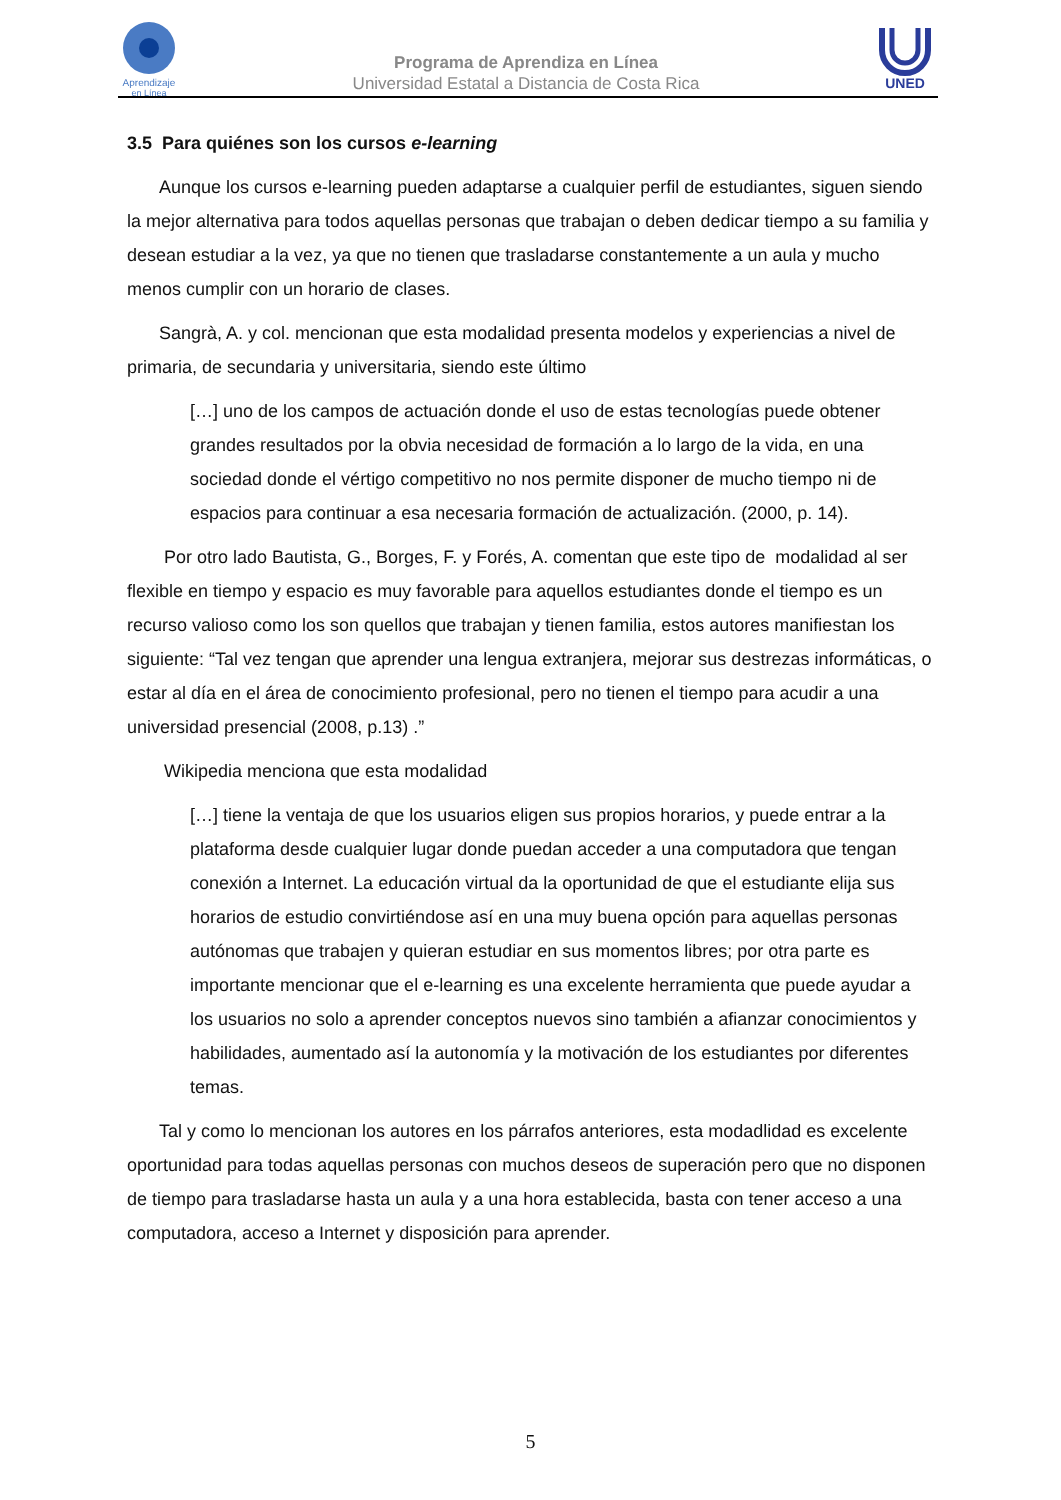Aprendizaje
en Línea
Programa de Aprendiza en Línea
Universidad Estatal a Distancia de Costa Rica
UNED
3.5 Para quiénes son los cursos e-learning
Aunque los cursos e-learning pueden adaptarse a cualquier perfil de estudiantes, siguen siendo la mejor alternativa para todos aquellas personas que trabajan o deben dedicar tiempo a su familia y desean estudiar a la vez, ya que no tienen que trasladarse constantemente a un aula y mucho menos cumplir con un horario de clases.
Sangrà, A. y col. mencionan que esta modalidad presenta modelos y experiencias a nivel de primaria, de secundaria y universitaria, siendo este último
[…] uno de los campos de actuación donde el uso de estas tecnologías puede obtener grandes resultados por la obvia necesidad de formación a lo largo de la vida, en una sociedad donde el vértigo competitivo no nos permite disponer de mucho tiempo ni de espacios para continuar a esa necesaria formación de actualización. (2000, p. 14).
Por otro lado Bautista, G., Borges, F. y Forés, A. comentan que este tipo de modalidad al ser flexible en tiempo y espacio es muy favorable para aquellos estudiantes donde el tiempo es un recurso valioso como los son quellos que trabajan y tienen familia, estos autores manifiestan los siguiente: “Tal vez tengan que aprender una lengua extranjera, mejorar sus destrezas informáticas, o estar al día en el área de conocimiento profesional, pero no tienen el tiempo para acudir a una universidad presencial (2008, p.13) .”
Wikipedia menciona que esta modalidad
[…] tiene la ventaja de que los usuarios eligen sus propios horarios, y puede entrar a la plataforma desde cualquier lugar donde puedan acceder a una computadora que tengan conexión a Internet. La educación virtual da la oportunidad de que el estudiante elija sus horarios de estudio convirtiéndose así en una muy buena opción para aquellas personas autónomas que trabajen y quieran estudiar en sus momentos libres; por otra parte es importante mencionar que el e-learning es una excelente herramienta que puede ayudar a los usuarios no solo a aprender conceptos nuevos sino también a afianzar conocimientos y habilidades, aumentado así la autonomía y la motivación de los estudiantes por diferentes temas.
Tal y como lo mencionan los autores en los párrafos anteriores, esta modadlidad es excelente oportunidad para todas aquellas personas con muchos deseos de superación pero que no disponen de tiempo para trasladarse hasta un aula y a una hora establecida, basta con tener acceso a una computadora, acceso a Internet y disposición para aprender.
5